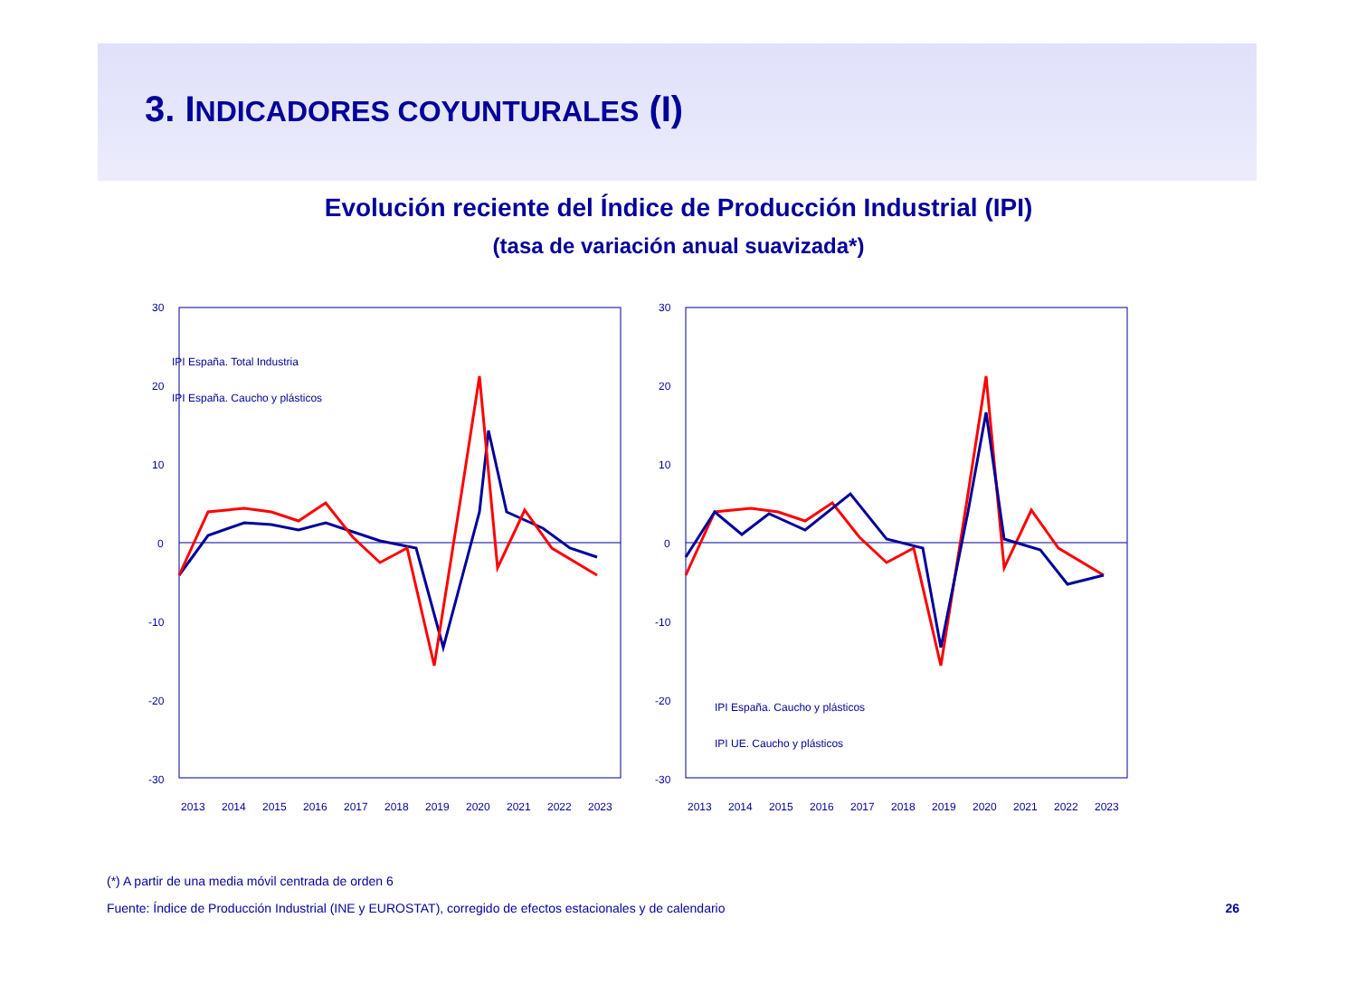3. INDICADORES COYUNTURALES (I)
Evolución reciente del Índice de Producción Industrial (IPI)
(tasa de variación anual suavizada*)
30
20
10
0
-10
-20
-30
IPI España. Total Industria
IPI España. Caucho y plásticos
2013
2014
2015
2016
2017
2018
2019
2020
2021
2022
2023
30
20
10
0
-10
-20
-30
IPI España. Caucho y plásticos
IPI UE. Caucho y plásticos
2013
2014
2015
2016
2017
2018
2019
2020
2021
2022
2023
(*) A partir de una media móvil centrada de orden 6
Fuente: Índice de Producción Industrial (INE y EUROSTAT), corregido de efectos estacionales y de calendario 26